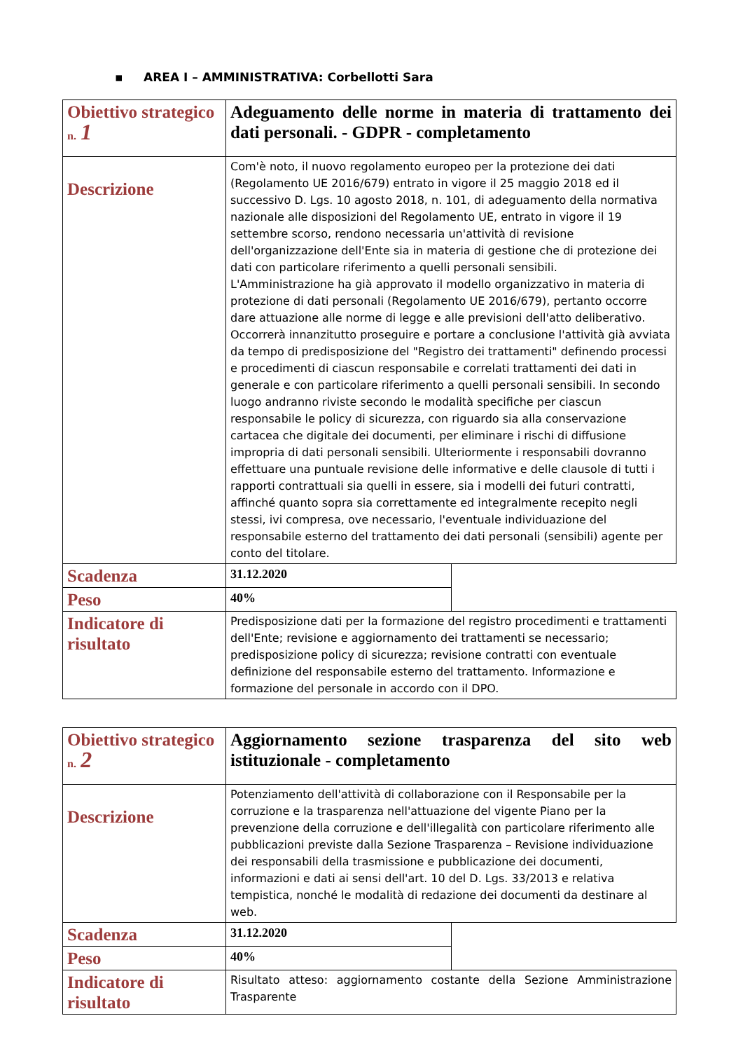▪ AREA I – AMMINISTRATIVA: Corbellotti Sara
| Obiettivo strategico n. 1 | Adeguamento delle norme in materia di trattamento dei dati personali. - GDPR - completamento | |
| Descrizione | Com'è noto, il nuovo regolamento europeo per la protezione dei dati (Regolamento UE 2016/679) entrato in vigore il 25 maggio 2018 ed il successivo D. Lgs. 10 agosto 2018, n. 101, di adeguamento della normativa nazionale alle disposizioni del Regolamento UE, entrato in vigore il 19 settembre scorso, rendono necessaria un'attività di revisione dell'organizzazione dell'Ente sia in materia di gestione che di protezione dei dati con particolare riferimento a quelli personali sensibili. L'Amministrazione ha già approvato il modello organizzativo in materia di protezione di dati personali (Regolamento UE 2016/679), pertanto occorre dare attuazione alle norme di legge e alle previsioni dell'atto deliberativo. Occorrerà innanzitutto proseguire e portare a conclusione l'attività già avviata da tempo di predisposizione del "Registro dei trattamenti" definendo processi e procedimenti di ciascun responsabile e correlati trattamenti dei dati in generale e con particolare riferimento a quelli personali sensibili. In secondo luogo andranno riviste secondo le modalità specifiche per ciascun responsabile le policy di sicurezza, con riguardo sia alla conservazione cartacea che digitale dei documenti, per eliminare i rischi di diffusione impropria di dati personali sensibili. Ulteriormente i responsabili dovranno effettuare una puntuale revisione delle informative e delle clausole di tutti i rapporti contrattuali sia quelli in essere, sia i modelli dei futuri contratti, affinché quanto sopra sia correttamente ed integralmente recepito negli stessi, ivi compresa, ove necessario, l'eventuale individuazione del responsabile esterno del trattamento dei dati personali (sensibili) agente per conto del titolare. | |
| Scadenza | 31.12.2020 | |
| Peso | 40% | |
| Indicatore di risultato | Predisposizione dati per la formazione del registro procedimenti e trattamenti dell'Ente; revisione e aggiornamento dei trattamenti se necessario; predisposizione policy di sicurezza; revisione contratti con eventuale definizione del responsabile esterno del trattamento. Informazione e formazione del personale in accordo con il DPO. | |
| Obiettivo strategico n. 2 | Aggiornamento sezione trasparenza del sito web istituzionale - completamento | |
| Descrizione | Potenziamento dell'attività di collaborazione con il Responsabile per la corruzione e la trasparenza nell'attuazione del vigente Piano per la prevenzione della corruzione e dell'illegalità con particolare riferimento alle pubblicazioni previste dalla Sezione Trasparenza – Revisione individuazione dei responsabili della trasmissione e pubblicazione dei documenti, informazioni e dati ai sensi dell'art. 10 del D. Lgs. 33/2013 e relativa tempistica, nonché le modalità di redazione dei documenti da destinare al web. | |
| Scadenza | 31.12.2020 | |
| Peso | 40% | |
| Indicatore di risultato | Risultato atteso: aggiornamento costante della Sezione Amministrazione Trasparente | |